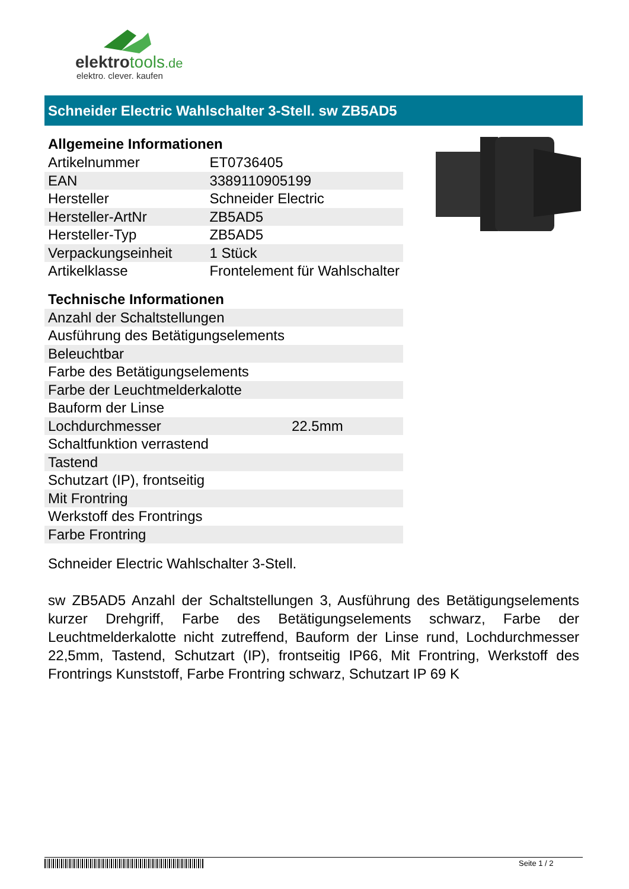elektrotools.de
elektro. clever. kaufen
Schneider Electric Wahlschalter 3-Stell. sw ZB5AD5
Allgemeine Informationen
| Artikelnummer | ET0736405 |
| EAN | 3389110905199 |
| Hersteller | Schneider Electric |
| Hersteller-ArtNr | ZB5AD5 |
| Hersteller-Typ | ZB5AD5 |
| Verpackungseinheit | 1 Stück |
| Artikelklasse | Frontelement für Wahlschalter |
Technische Informationen
| Anzahl der Schaltstellungen | |
| Ausführung des Betätigungselements | |
| Beleuchtbar | |
| Farbe des Betätigungselements | |
| Farbe der Leuchtmelderkalotte | |
| Bauform der Linse | |
| Lochdurchmesser | 22.5mm |
| Schaltfunktion verrastend | |
| Tastend | |
| Schutzart (IP), frontseitig | |
| Mit Frontring | |
| Werkstoff des Frontrings | |
| Farbe Frontring | |
Schneider Electric Wahlschalter 3-Stell.
sw ZB5AD5 Anzahl der Schaltstellungen 3, Ausführung des Betätigungselements kurzer Drehgriff, Farbe des Betätigungselements schwarz, Farbe der Leuchtmelderkalotte nicht zutreffend, Bauform der Linse rund, Lochdurchmesser 22,5mm, Tastend, Schutzart (IP), frontseitig IP66, Mit Frontring, Werkstoff des Frontrings Kunststoff, Farbe Frontring schwarz, Schutzart IP 69 K
Seite 1 / 2